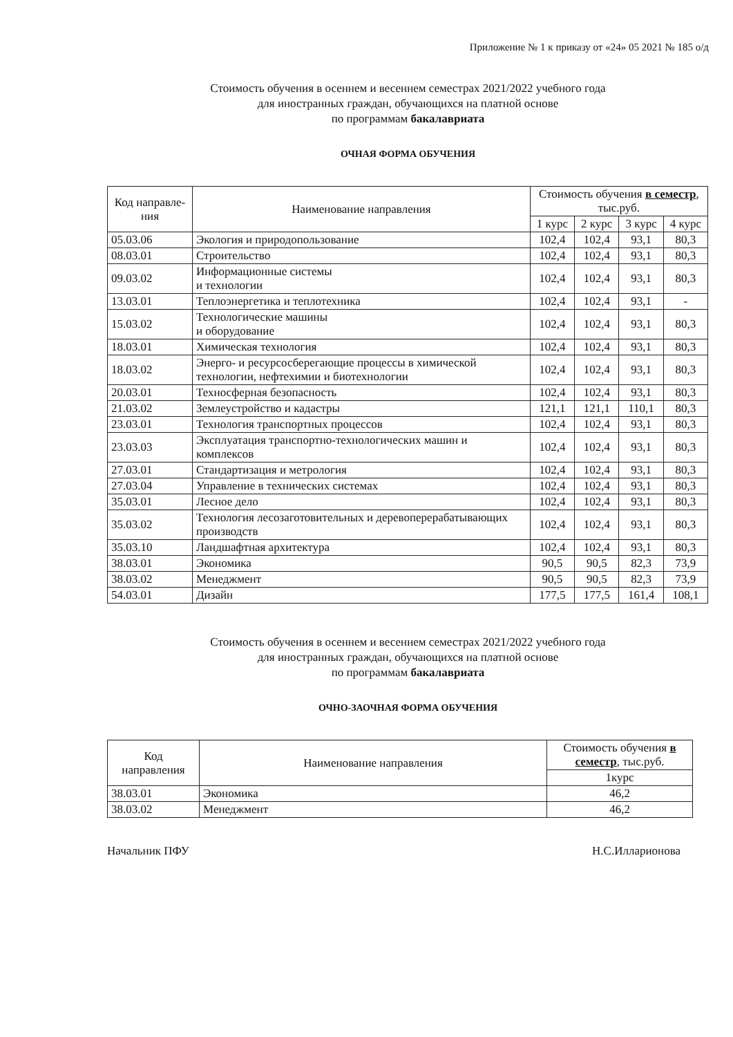Приложение № 1 к приказу от «24» 05 2021 № 185 о/д
Стоимость обучения в осеннем и весеннем семестрах 2021/2022 учебного года
для иностранных граждан, обучающихся на платной основе
по программам бакалавриата
ОЧНАЯ ФОРМА ОБУЧЕНИЯ
| Код направле-ния | Наименование направления | Стоимость обучения в семестр , тыс.руб. | | | |
| --- | --- | --- | --- | --- | --- |
| | | 1 курс | 2 курс | 3 курс | 4 курс |
| 05.03.06 | Экология и природопользование | 102,4 | 102,4 | 93,1 | 80,3 |
| 08.03.01 | Строительство | 102,4 | 102,4 | 93,1 | 80,3 |
| 09.03.02 | Информационные системы и технологии | 102,4 | 102,4 | 93,1 | 80,3 |
| 13.03.01 | Теплоэнергетика и теплотехника | 102,4 | 102,4 | 93,1 | - |
| 15.03.02 | Технологические машины и оборудование | 102,4 | 102,4 | 93,1 | 80,3 |
| 18.03.01 | Химическая технология | 102,4 | 102,4 | 93,1 | 80,3 |
| 18.03.02 | Энерго- и ресурсосберегающие процессы в химической технологии, нефтехимии и биотехнологии | 102,4 | 102,4 | 93,1 | 80,3 |
| 20.03.01 | Техносферная безопасность | 102,4 | 102,4 | 93,1 | 80,3 |
| 21.03.02 | Землеустройство и кадастры | 121,1 | 121,1 | 110,1 | 80,3 |
| 23.03.01 | Технология транспортных процессов | 102,4 | 102,4 | 93,1 | 80,3 |
| 23.03.03 | Эксплуатация транспортно-технологических машин и комплексов | 102,4 | 102,4 | 93,1 | 80,3 |
| 27.03.01 | Стандартизация и метрология | 102,4 | 102,4 | 93,1 | 80,3 |
| 27.03.04 | Управление в технических системах | 102,4 | 102,4 | 93,1 | 80,3 |
| 35.03.01 | Лесное дело | 102,4 | 102,4 | 93,1 | 80,3 |
| 35.03.02 | Технология лесозаготовительных и деревоперерабатывающих производств | 102,4 | 102,4 | 93,1 | 80,3 |
| 35.03.10 | Ландшафтная архитектура | 102,4 | 102,4 | 93,1 | 80,3 |
| 38.03.01 | Экономика | 90,5 | 90,5 | 82,3 | 73,9 |
| 38.03.02 | Менеджмент | 90,5 | 90,5 | 82,3 | 73,9 |
| 54.03.01 | Дизайн | 177,5 | 177,5 | 161,4 | 108,1 |
Стоимость обучения в осеннем и весеннем семестрах 2021/2022 учебного года
для иностранных граждан, обучающихся на платной основе
по программам бакалавриата
ОЧНО-ЗАОЧНАЯ ФОРМА ОБУЧЕНИЯ
| Код направления | Наименование направления | Стоимость обучения в семестр , тыс.руб. |
| --- | --- | --- |
| | | 1курс |
| 38.03.01 | Экономика | 46,2 |
| 38.03.02 | Менеджмент | 46,2 |
Начальник ПФУ Н.С.Илларионова